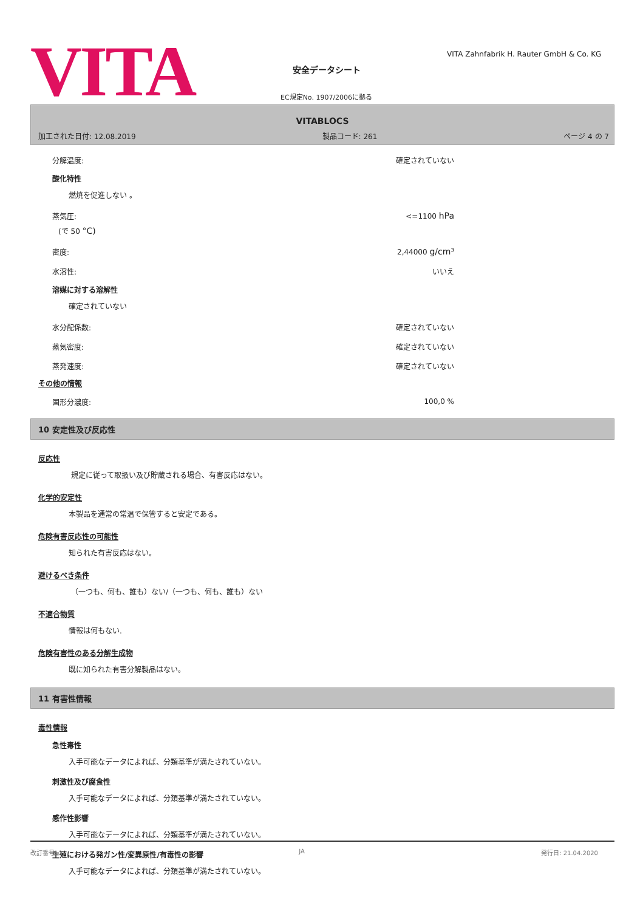VITA
VITA Zahnfabrik H. Rauter GmbH & Co. KG
安全データシート
EC規定No. 1907/2006に拠る
VITABLOCS
加工された日付: 12.08.2019 製品コード: 261 ページ 4 の 7
分解温度: 確定されていない
酸化特性
燃焼を促進しない 。
蒸気圧: <=1100 hPa
(で 50 °C)
密度: 2,44000 g/cm³
水溶性: いいえ
溶媒に対する溶解性
確定されていない
水分配係数: 確定されていない
蒸気密度: 確定されていない
蒸発速度: 確定されていない
その他の情報
固形分濃度: 100,0 %
10 安定性及び反応性
反応性
規定に従って取扱い及び貯蔵される場合、有害反応はない。
化学的安定性
本製品を通常の常温で保管すると安定である。
危険有害反応性の可能性
知られた有害反応はない。
避けるべき条件
（一つも、何も、誰も）ない/（一つも、何も、誰も）ない
不適合物質
情報は何もない.
危険有害性のある分解生成物
既に知られた有害分解製品はない。
11 有害性情報
毒性情報
急性毒性
入手可能なデータによれば、分類基準が満たされていない。
刺激性及び腐食性
入手可能なデータによれば、分類基準が満たされていない。
感作性影響
入手可能なデータによれば、分類基準が満たされていない。
生殖における発ガン性/変異原性/有毒性の影響
入手可能なデータによれば、分類基準が満たされていない。
改訂番号: 2 JA 発行日: 21.04.2020